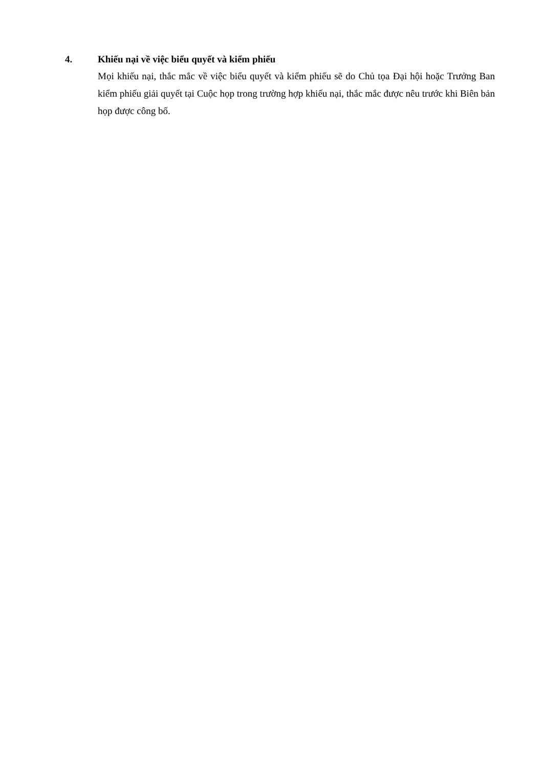4. Khiếu nại về việc biểu quyết và kiểm phiếu
Mọi khiếu nại, thắc mắc về việc biểu quyết và kiểm phiếu sẽ do Chủ tọa Đại hội hoặc Trưởng Ban kiểm phiếu giải quyết tại Cuộc họp trong trường hợp khiếu nại, thắc mắc được nêu trước khi Biên bản họp được công bố.